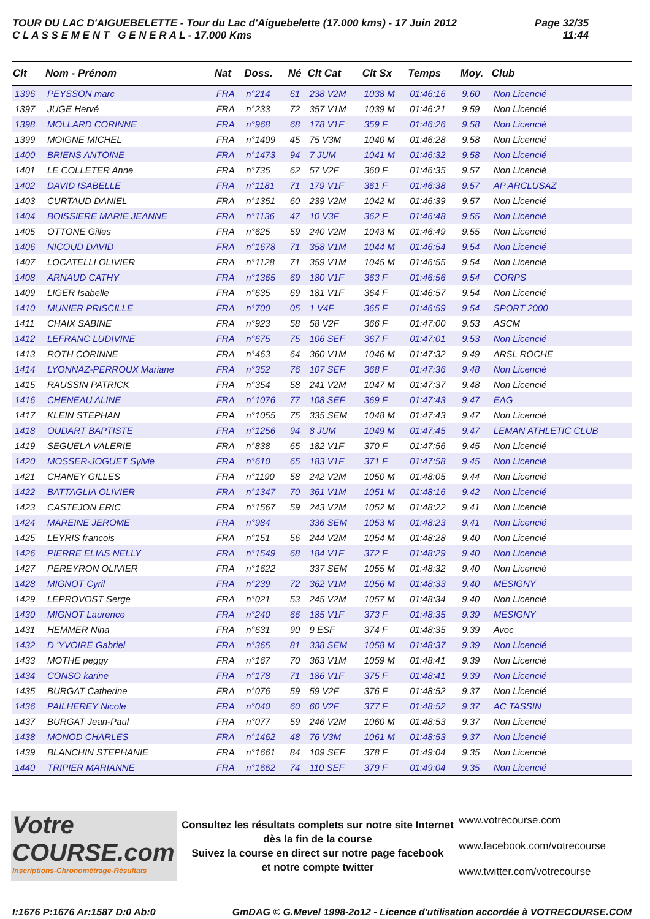TOUR DU LAC D'AIGUEBELETTE - Tour du Lac d'Aiguebelette (17.000 kms) - 17 Juin 2012
C L A S S E M E N T G E N E R A L - 17.000 Kms
Page 32/35
11:44
| Clt | Nom - Prénom | Nat | Doss. | Né | Clt Cat | Clt Sx | Temps | Moy. | Club |
| --- | --- | --- | --- | --- | --- | --- | --- | --- | --- |
| 1396 | PEYSSON marc | FRA | n°214 | 61 | 238 V2M | 1038 M | 01:46:16 | 9.60 | Non Licencié |
| 1397 | JUGE Hervé | FRA | n°233 | 72 | 357 V1M | 1039 M | 01:46:21 | 9.59 | Non Licencié |
| 1398 | MOLLARD CORINNE | FRA | n°968 | 68 | 178 V1F | 359 F | 01:46:26 | 9.58 | Non Licencié |
| 1399 | MOIGNE MICHEL | FRA | n°1409 | 45 | 75 V3M | 1040 M | 01:46:28 | 9.58 | Non Licencié |
| 1400 | BRIENS ANTOINE | FRA | n°1473 | 94 | 7 JUM | 1041 M | 01:46:32 | 9.58 | Non Licencié |
| 1401 | LE COLLETER Anne | FRA | n°735 | 62 | 57 V2F | 360 F | 01:46:35 | 9.57 | Non Licencié |
| 1402 | DAVID ISABELLE | FRA | n°1181 | 71 | 179 V1F | 361 F | 01:46:38 | 9.57 | AP ARCLUSAZ |
| 1403 | CURTAUD DANIEL | FRA | n°1351 | 60 | 239 V2M | 1042 M | 01:46:39 | 9.57 | Non Licencié |
| 1404 | BOISSIERE MARIE JEANNE | FRA | n°1136 | 47 | 10 V3F | 362 F | 01:46:48 | 9.55 | Non Licencié |
| 1405 | OTTONE Gilles | FRA | n°625 | 59 | 240 V2M | 1043 M | 01:46:49 | 9.55 | Non Licencié |
| 1406 | NICOUD DAVID | FRA | n°1678 | 71 | 358 V1M | 1044 M | 01:46:54 | 9.54 | Non Licencié |
| 1407 | LOCATELLI OLIVIER | FRA | n°1128 | 71 | 359 V1M | 1045 M | 01:46:55 | 9.54 | Non Licencié |
| 1408 | ARNAUD CATHY | FRA | n°1365 | 69 | 180 V1F | 363 F | 01:46:56 | 9.54 | CORPS |
| 1409 | LIGER Isabelle | FRA | n°635 | 69 | 181 V1F | 364 F | 01:46:57 | 9.54 | Non Licencié |
| 1410 | MUNIER PRISCILLE | FRA | n°700 | 05 | 1 V4F | 365 F | 01:46:59 | 9.54 | SPORT 2000 |
| 1411 | CHAIX SABINE | FRA | n°923 | 58 | 58 V2F | 366 F | 01:47:00 | 9.53 | ASCM |
| 1412 | LEFRANC LUDIVINE | FRA | n°675 | 75 | 106 SEF | 367 F | 01:47:01 | 9.53 | Non Licencié |
| 1413 | ROTH CORINNE | FRA | n°463 | 64 | 360 V1M | 1046 M | 01:47:32 | 9.49 | ARSL ROCHE |
| 1414 | LYONNAZ-PERROUX Mariane | FRA | n°352 | 76 | 107 SEF | 368 F | 01:47:36 | 9.48 | Non Licencié |
| 1415 | RAUSSIN PATRICK | FRA | n°354 | 58 | 241 V2M | 1047 M | 01:47:37 | 9.48 | Non Licencié |
| 1416 | CHENEAU ALINE | FRA | n°1076 | 77 | 108 SEF | 369 F | 01:47:43 | 9.47 | EAG |
| 1417 | KLEIN STEPHAN | FRA | n°1055 | 75 | 335 SEM | 1048 M | 01:47:43 | 9.47 | Non Licencié |
| 1418 | OUDART BAPTISTE | FRA | n°1256 | 94 | 8 JUM | 1049 M | 01:47:45 | 9.47 | LEMAN ATHLETIC CLUB |
| 1419 | SEGUELA VALERIE | FRA | n°838 | 65 | 182 V1F | 370 F | 01:47:56 | 9.45 | Non Licencié |
| 1420 | MOSSER-JOGUET Sylvie | FRA | n°610 | 65 | 183 V1F | 371 F | 01:47:58 | 9.45 | Non Licencié |
| 1421 | CHANEY GILLES | FRA | n°1190 | 58 | 242 V2M | 1050 M | 01:48:05 | 9.44 | Non Licencié |
| 1422 | BATTAGLIA OLIVIER | FRA | n°1347 | 70 | 361 V1M | 1051 M | 01:48:16 | 9.42 | Non Licencié |
| 1423 | CASTEJON ERIC | FRA | n°1567 | 59 | 243 V2M | 1052 M | 01:48:22 | 9.41 | Non Licencié |
| 1424 | MAREINE JEROME | FRA | n°984 | | 336 SEM | 1053 M | 01:48:23 | 9.41 | Non Licencié |
| 1425 | LEYRIS francois | FRA | n°151 | 56 | 244 V2M | 1054 M | 01:48:28 | 9.40 | Non Licencié |
| 1426 | PIERRE ELIAS NELLY | FRA | n°1549 | 68 | 184 V1F | 372 F | 01:48:29 | 9.40 | Non Licencié |
| 1427 | PEREYRON OLIVIER | FRA | n°1622 | | 337 SEM | 1055 M | 01:48:32 | 9.40 | Non Licencié |
| 1428 | MIGNOT Cyril | FRA | n°239 | 72 | 362 V1M | 1056 M | 01:48:33 | 9.40 | MESIGNY |
| 1429 | LEPROVOST Serge | FRA | n°021 | 53 | 245 V2M | 1057 M | 01:48:34 | 9.40 | Non Licencié |
| 1430 | MIGNOT Laurence | FRA | n°240 | 66 | 185 V1F | 373 F | 01:48:35 | 9.39 | MESIGNY |
| 1431 | HEMMER Nina | FRA | n°631 | 90 | 9 ESF | 374 F | 01:48:35 | 9.39 | Avoc |
| 1432 | D 'YVOIRE Gabriel | FRA | n°365 | 81 | 338 SEM | 1058 M | 01:48:37 | 9.39 | Non Licencié |
| 1433 | MOTHE peggy | FRA | n°167 | 70 | 363 V1M | 1059 M | 01:48:41 | 9.39 | Non Licencié |
| 1434 | CONSO karine | FRA | n°178 | 71 | 186 V1F | 375 F | 01:48:41 | 9.39 | Non Licencié |
| 1435 | BURGAT Catherine | FRA | n°076 | 59 | 59 V2F | 376 F | 01:48:52 | 9.37 | Non Licencié |
| 1436 | PAILHEREY Nicole | FRA | n°040 | 60 | 60 V2F | 377 F | 01:48:52 | 9.37 | AC TASSIN |
| 1437 | BURGAT Jean-Paul | FRA | n°077 | 59 | 246 V2M | 1060 M | 01:48:53 | 9.37 | Non Licencié |
| 1438 | MONOD CHARLES | FRA | n°1462 | 48 | 76 V3M | 1061 M | 01:48:53 | 9.37 | Non Licencié |
| 1439 | BLANCHIN STEPHANIE | FRA | n°1661 | 84 | 109 SEF | 378 F | 01:49:04 | 9.35 | Non Licencié |
| 1440 | TRIPIER MARIANNE | FRA | n°1662 | 74 | 110 SEF | 379 F | 01:49:04 | 9.35 | Non Licencié |
Votre COURSE.com
Inscriptions-Chronométrage-Résultats
Consultez les résultats complets sur notre site Internet
dès la fin de la course
Suivez la course en direct sur notre page facebook
et notre compte twitter
www.votrecourse.com
www.facebook.com/votrecourse
www.twitter.com/votrecourse
I:1676 P:1676 Ar:1587 D:0 Ab:0 GmDAG © G.Mevel 1998-2o12 - Licence d'utilisation accordée à VOTRECOURSE.COM